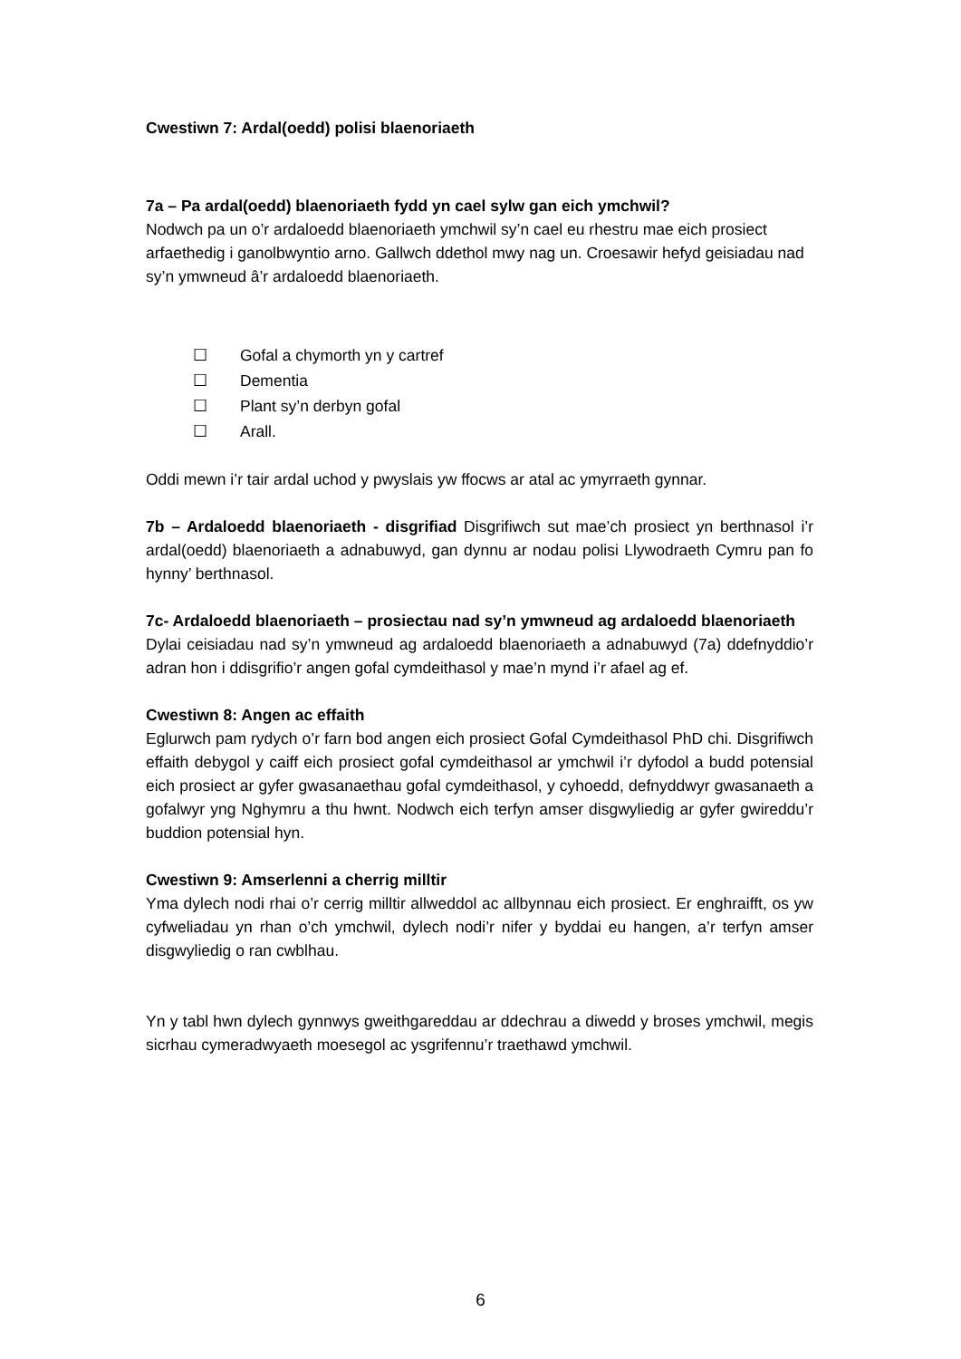Cwestiwn 7: Ardal(oedd) polisi blaenoriaeth
7a – Pa ardal(oedd) blaenoriaeth fydd yn cael sylw gan eich ymchwil?
Nodwch pa un o’r ardaloedd blaenoriaeth ymchwil sy’n cael eu rhestru mae eich prosiect arfaethedig i ganolbwyntio arno. Gallwch ddethol mwy nag un. Croesawir hefyd geisiadau nad sy’n ymwneud â’r ardaloedd blaenoriaeth.
☐ Gofal a chymorth yn y cartref
☐ Dementia
☐ Plant sy’n derbyn gofal
☐ Arall.
Oddi mewn i’r tair ardal uchod y pwyslais yw ffocws ar atal ac ymyrraeth gynnar.
7b – Ardaloedd blaenoriaeth - disgrifiad Disgrifiwch sut mae’ch prosiect yn berthnasol i’r ardal(oedd) blaenoriaeth a adnabuwyd, gan dynnu ar nodau polisi Llywodraeth Cymru pan fo hynny’ berthnasol.
7c- Ardaloedd blaenoriaeth – prosiectau nad sy’n ymwneud ag ardaloedd blaenoriaeth
Dylai ceisiadau nad sy’n ymwneud ag ardaloedd blaenoriaeth a adnabuwyd (7a) ddefnyddio’r adran hon i ddisgrifio’r angen gofal cymdeithasol y mae’n mynd i’r afael ag ef.
Cwestiwn 8: Angen ac effaith
Eglurwch pam rydych o’r farn bod angen eich prosiect Gofal Cymdeithasol PhD chi. Disgrifiwch effaith debygol y caiff eich prosiect gofal cymdeithasol ar ymchwil i’r dyfodol a budd potensial eich prosiect ar gyfer gwasanaethau gofal cymdeithasol, y cyhoedd, defnyddwyr gwasanaeth a gofalwyr yng Nghymru a thu hwnt. Nodwch eich terfyn amser disgwyliedig ar gyfer gwireddu’r buddion potensial hyn.
Cwestiwn 9: Amserlenni a cherrig milltir
Yma dylech nodi rhai o’r cerrig milltir allweddol ac allbynnau eich prosiect. Er enghraifft, os yw cyfweliadau yn rhan o’ch ymchwil, dylech nodi’r nifer y byddai eu hangen, a’r terfyn amser disgwyliedig o ran cwblhau.
Yn y tabl hwn dylech gynnwys gweithgareddau ar ddechrau a diwedd y broses ymchwil, megis sicrhau cymeradwyaeth moesegol ac ysgrifennu’r traethawd ymchwil.
6